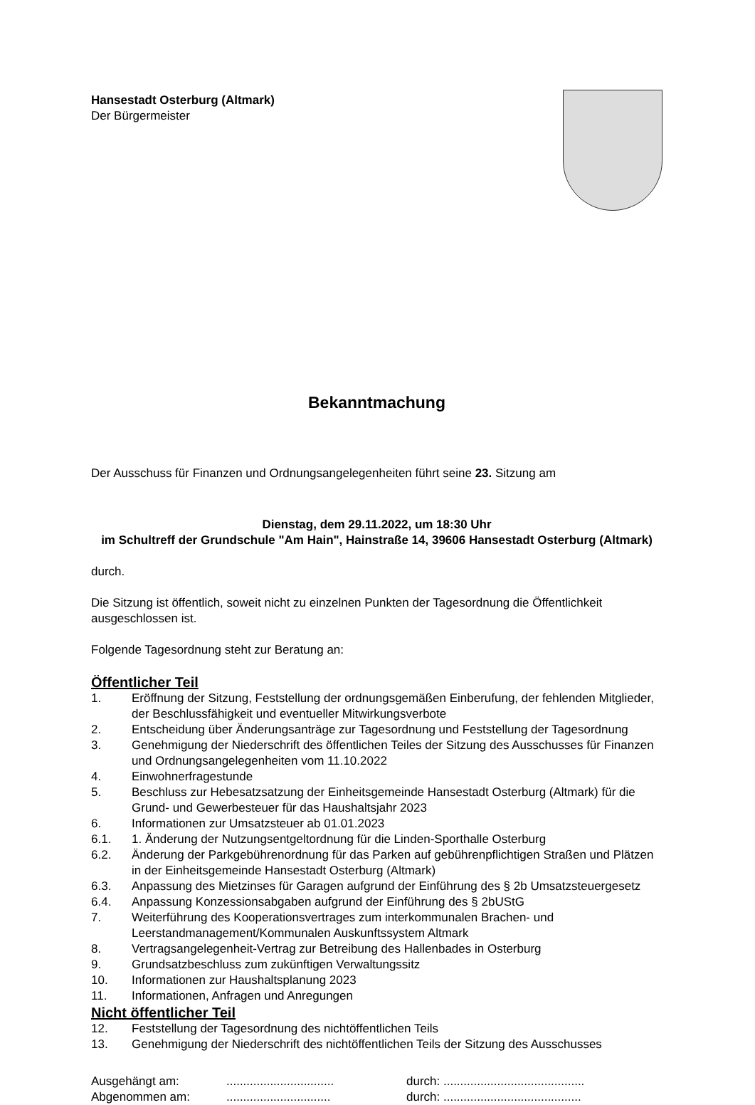Hansestadt Osterburg (Altmark)
Der Bürgermeister
Bekanntmachung
Der Ausschuss für Finanzen und Ordnungsangelegenheiten führt seine 23. Sitzung am
Dienstag, dem 29.11.2022, um 18:30 Uhr
im Schultreff der Grundschule "Am Hain", Hainstraße 14, 39606 Hansestadt Osterburg (Altmark)
durch.
Die Sitzung ist öffentlich, soweit nicht zu einzelnen Punkten der Tagesordnung die Öffentlichkeit ausgeschlossen ist.
Folgende Tagesordnung steht zur Beratung an:
Öffentlicher Teil
1. Eröffnung der Sitzung, Feststellung der ordnungsgemäßen Einberufung, der fehlenden Mitglieder, der Beschlussfähigkeit und eventueller Mitwirkungsverbote
2. Entscheidung über Änderungsanträge zur Tagesordnung und Feststellung der Tagesordnung
3. Genehmigung der Niederschrift des öffentlichen Teiles der Sitzung des Ausschusses für Finanzen und Ordnungsangelegenheiten vom 11.10.2022
4. Einwohnerfragestunde
5. Beschluss zur Hebesatzsatzung der Einheitsgemeinde Hansestadt Osterburg (Altmark) für die Grund- und Gewerbesteuer für das Haushaltsjahr 2023
6. Informationen zur Umsatzsteuer ab 01.01.2023
6.1. 1. Änderung der Nutzungsentgeltordnung für die Linden-Sporthalle Osterburg
6.2. Änderung der Parkgebührenordnung für das Parken auf gebührenpflichtigen Straßen und Plätzen in der Einheitsgemeinde Hansestadt Osterburg (Altmark)
6.3. Anpassung des Mietzinses für Garagen aufgrund der Einführung des § 2b Umsatzsteuergesetz
6.4. Anpassung Konzessionsabgaben aufgrund der Einführung des § 2bUStG
7. Weiterführung des Kooperationsvertrages zum interkommunalen Brachen- und Leerstandmanagement/Kommunalen Auskunftssystem Altmark
8. Vertragsangelegenheit-Vertrag zur Betreibung des Hallenbades in Osterburg
9. Grundsatzbeschluss zum zukünftigen Verwaltungssitz
10. Informationen zur Haushaltsplanung 2023
11. Informationen, Anfragen und Anregungen
Nicht öffentlicher Teil
12. Feststellung der Tagesordnung des nichtöffentlichen Teils
13. Genehmigung der Niederschrift des nichtöffentlichen Teils der Sitzung des Ausschusses
Ausgehängt am:................................ durch: ..........................................
Abgenommen am:............................... durch: .........................................